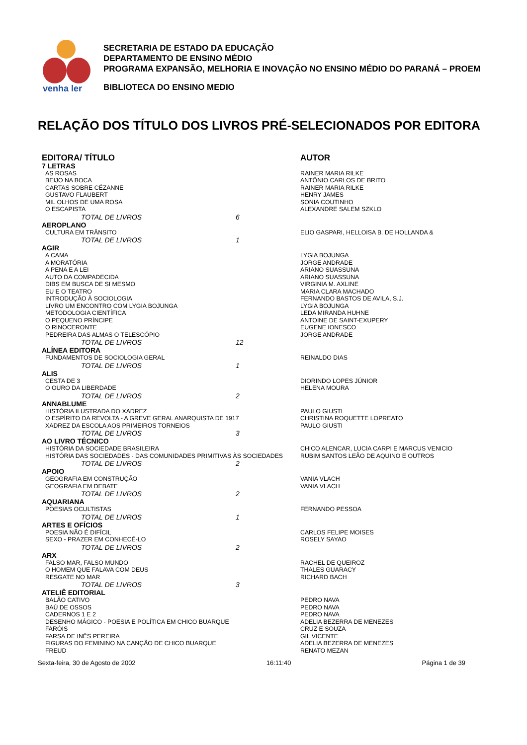venha ler
SECRETARIA DE ESTADO DA EDUCAÇÃO
DEPARTAMENTO DE ENSINO MÉDIO
PROGRAMA EXPANSÃO, MELHORIA E INOVAÇÃO NO ENSINO MÉDIO DO PARANÁ – PROEM
BIBLIOTECA DO ENSINO MEDIO
RELAÇÃO DOS TÍTULO DOS LIVROS PRÉ-SELECIONADOS POR EDITORA
| EDITORA/ TÍTULO | AUTOR |
| --- | --- |
| 7 LETRAS | |
| AS ROSAS | RAINER MARIA RILKE |
| BEIJO NA BOCA | ANTÔNIO CARLOS DE BRITO |
| CARTAS SOBRE CÉZANNE | RAINER MARIA RILKE |
| GUSTAVO FLAUBERT | HENRY JAMES |
| MIL OLHOS DE UMA ROSA | SONIA COUTINHO |
| O ESCAPISTA | ALEXANDRE SALEM SZKLO |
| TOTAL DE LIVROS 6 | |
| AEROPLANO | |
| CULTURA EM TRÂNSITO | ELIO GASPARI, HELLOISA B. DE HOLLANDA & |
| TOTAL DE LIVROS 1 | |
| AGIR | |
| A CAMA | LYGIA BOJUNGA |
| A MORATÓRIA | JORGE ANDRADE |
| A PENA E A LEI | ARIANO SUASSUNA |
| AUTO DA COMPADECIDA | ARIANO SUASSUNA |
| DIBS EM BUSCA DE SI MESMO | VIRGINIA M. AXLINE |
| EU E O TEATRO | MARIA CLARA MACHADO |
| INTRODUÇÃO À SOCIOLOGIA | FERNANDO BASTOS DE AVILA, S.J. |
| LIVRO UM ENCONTRO COM LYGIA BOJUNGA | LYGIA BOJUNGA |
| METODOLOGIA CIENTÍFICA | LEDA MIRANDA HUHNE |
| O PEQUENO PRÍNCIPE | ANTOINE DE SAINT-EXUPERY |
| O RINOCERONTE | EUGENE IONESCO |
| PEDREIRA DAS ALMAS O TELESCÓPIO | JORGE ANDRADE |
| TOTAL DE LIVROS 12 | |
| ALÍNEA EDITORA | |
| FUNDAMENTOS DE SOCIOLOGIA GERAL | REINALDO DIAS |
| TOTAL DE LIVROS 1 | |
| ALIS | |
| CESTA DE 3 | DIORINDO LOPES JÚNIOR |
| O OURO DA LIBERDADE | HELENA MOURA |
| TOTAL DE LIVROS 2 | |
| ANNABLUME | |
| HISTÓRIA ILUSTRADA DO XADREZ | PAULO GIUSTI |
| O ESPÍRITO DA REVOLTA - A GREVE GERAL ANARQUISTA DE 1917 | CHRISTINA ROQUETTE LOPREATO |
| XADREZ DA ESCOLA AOS PRIMEIROS TORNEIOS | PAULO GIUSTI |
| TOTAL DE LIVROS 3 | |
| AO LIVRO TÉCNICO | |
| HISTÓRIA DA SOCIEDADE BRASILEIRA | CHICO ALENCAR, LUCIA CARPI E MARCUS VENICIO |
| HISTÓRIA DAS SOCIEDADES - DAS COMUNIDADES PRIMITIVAS ÀS SOCIEDADES | RUBIM SANTOS LEÃO DE AQUINO E OUTROS |
| TOTAL DE LIVROS 2 | |
| APOIO | |
| GEOGRAFIA EM CONSTRUÇÃO | VANIA VLACH |
| GEOGRAFIA EM DEBATE | VANIA VLACH |
| TOTAL DE LIVROS 2 | |
| AQUARIANA | |
| POESIAS OCULTISTAS | FERNANDO PESSOA |
| TOTAL DE LIVROS 1 | |
| ARTES E OFÍCIOS | |
| POESIA NÃO É DIFÍCIL | CARLOS FELIPE MOISES |
| SEXO - PRAZER EM CONHECÊ-LO | ROSELY SAYAO |
| TOTAL DE LIVROS 2 | |
| ARX | |
| FALSO MAR, FALSO MUNDO | RACHEL DE QUEIROZ |
| O HOMEM QUE FALAVA COM DEUS | THALES GUARACY |
| RESGATE NO MAR | RICHARD BACH |
| TOTAL DE LIVROS 3 | |
| ATELIÊ EDITORIAL | |
| BALÃO CATIVO | PEDRO NAVA |
| BAÚ DE OSSOS | PEDRO NAVA |
| CADERNOS 1 E 2 | PEDRO NAVA |
| DESENHO MÁGICO - POESIA E POLÍTICA EM CHICO BUARQUE | ADELIA BEZERRA DE MENEZES |
| FARÓIS | CRUZ E SOUZA |
| FARSA DE INÊS PEREIRA | GIL VICENTE |
| FIGURAS DO FEMININO NA CANÇÃO DE CHICO BUARQUE | ADELIA BEZERRA DE MENEZES |
| FREUD | RENATO MEZAN |
Sexta-feira, 30 de Agosto de 2002 16:11:40 Página 1 de 39